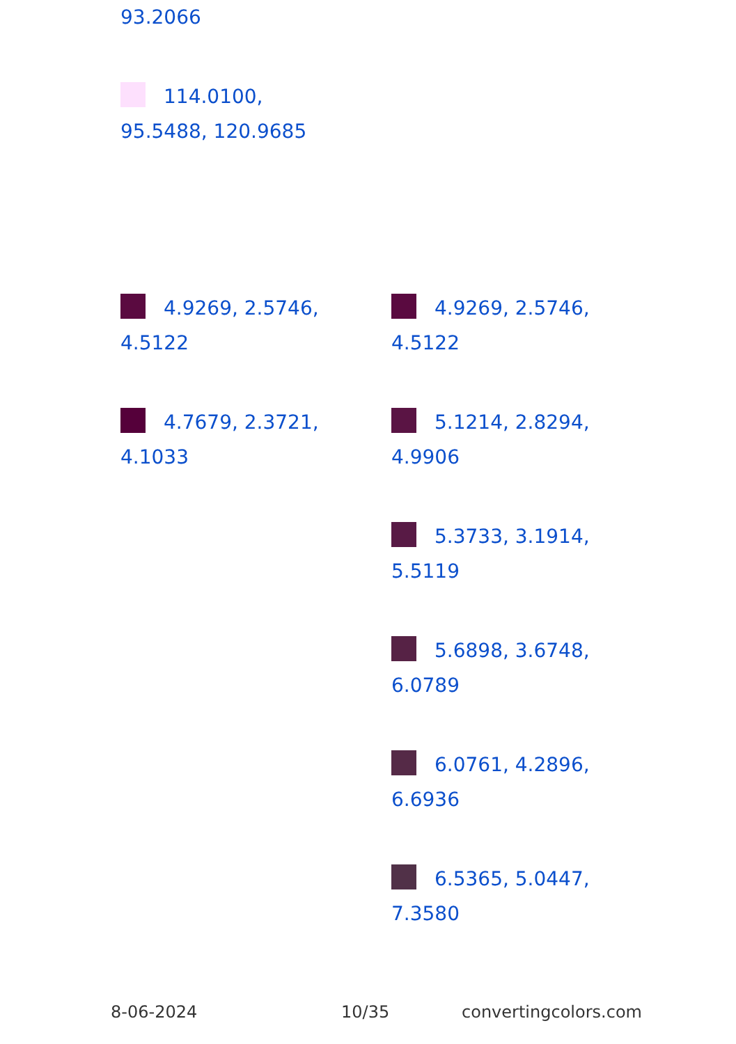93.2066
114.0100, 95.5488, 120.9685
4.9269, 2.5746, 4.5122
4.7679, 2.3721, 4.1033
4.9269, 2.5746, 4.5122
5.1214, 2.8294, 4.9906
5.3733, 3.1914, 5.5119
5.6898, 3.6748, 6.0789
6.0761, 4.2896, 6.6936
6.5365, 5.0447, 7.3580
8-06-2024 10/35 convertingcolors.com